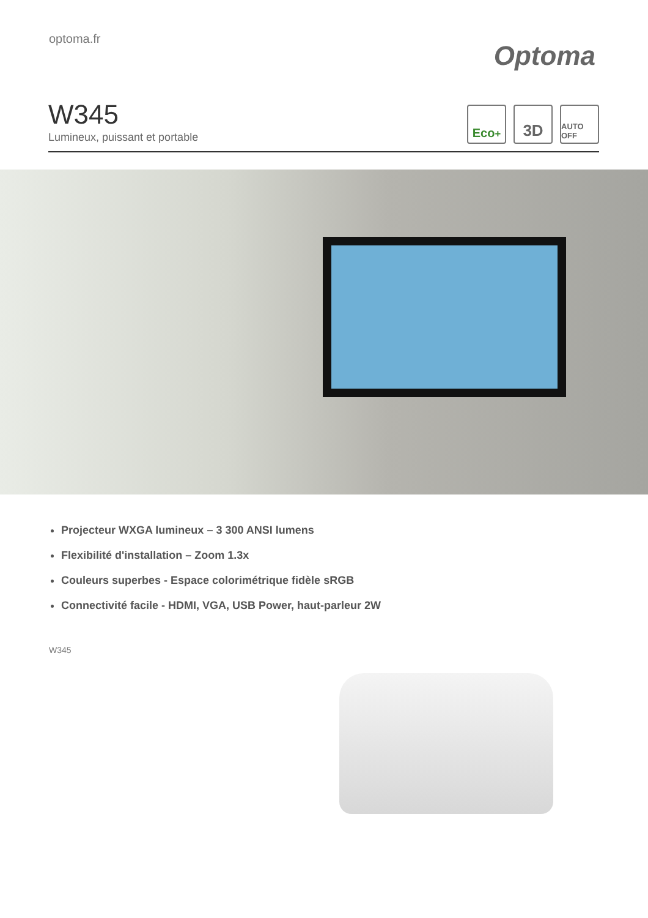optoma.fr
Optoma
W345
Lumineux, puissant et portable
Eco<sup>+</sup>
3D
AUTO OFF
Projecteur WXGA lumineux – 3 300 ANSI lumens
Flexibilité d'installation – Zoom 1.3x
Couleurs superbes - Espace colorimétrique fidèle sRGB
Connectivité facile - HDMI, VGA, USB Power, haut-parleur 2W
W345